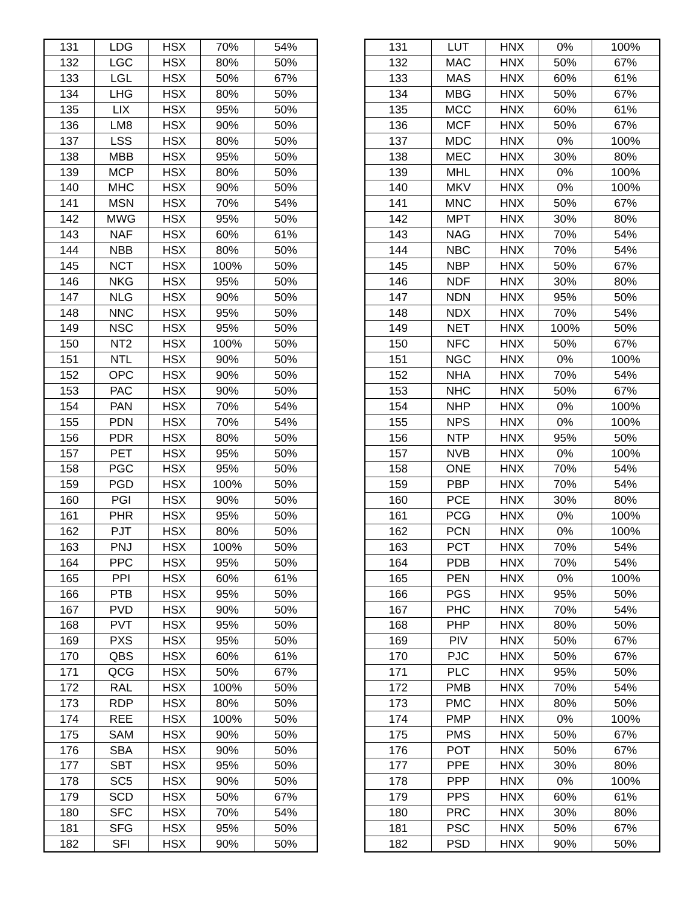| 131 | LDG | HSX | 70% | 54% |
| 132 | LGC | HSX | 80% | 50% |
| 133 | LGL | HSX | 50% | 67% |
| 134 | LHG | HSX | 80% | 50% |
| 135 | LIX | HSX | 95% | 50% |
| 136 | LM8 | HSX | 90% | 50% |
| 137 | LSS | HSX | 80% | 50% |
| 138 | MBB | HSX | 95% | 50% |
| 139 | MCP | HSX | 80% | 50% |
| 140 | MHC | HSX | 90% | 50% |
| 141 | MSN | HSX | 70% | 54% |
| 142 | MWG | HSX | 95% | 50% |
| 143 | NAF | HSX | 60% | 61% |
| 144 | NBB | HSX | 80% | 50% |
| 145 | NCT | HSX | 100% | 50% |
| 146 | NKG | HSX | 95% | 50% |
| 147 | NLG | HSX | 90% | 50% |
| 148 | NNC | HSX | 95% | 50% |
| 149 | NSC | HSX | 95% | 50% |
| 150 | NT2 | HSX | 100% | 50% |
| 151 | NTL | HSX | 90% | 50% |
| 152 | OPC | HSX | 90% | 50% |
| 153 | PAC | HSX | 90% | 50% |
| 154 | PAN | HSX | 70% | 54% |
| 155 | PDN | HSX | 70% | 54% |
| 156 | PDR | HSX | 80% | 50% |
| 157 | PET | HSX | 95% | 50% |
| 158 | PGC | HSX | 95% | 50% |
| 159 | PGD | HSX | 100% | 50% |
| 160 | PGI | HSX | 90% | 50% |
| 161 | PHR | HSX | 95% | 50% |
| 162 | PJT | HSX | 80% | 50% |
| 163 | PNJ | HSX | 100% | 50% |
| 164 | PPC | HSX | 95% | 50% |
| 165 | PPI | HSX | 60% | 61% |
| 166 | PTB | HSX | 95% | 50% |
| 167 | PVD | HSX | 90% | 50% |
| 168 | PVT | HSX | 95% | 50% |
| 169 | PXS | HSX | 95% | 50% |
| 170 | QBS | HSX | 60% | 61% |
| 171 | QCG | HSX | 50% | 67% |
| 172 | RAL | HSX | 100% | 50% |
| 173 | RDP | HSX | 80% | 50% |
| 174 | REE | HSX | 100% | 50% |
| 175 | SAM | HSX | 90% | 50% |
| 176 | SBA | HSX | 90% | 50% |
| 177 | SBT | HSX | 95% | 50% |
| 178 | SC5 | HSX | 90% | 50% |
| 179 | SCD | HSX | 50% | 67% |
| 180 | SFC | HSX | 70% | 54% |
| 181 | SFG | HSX | 95% | 50% |
| 182 | SFI | HSX | 90% | 50% |
| 131 | LUT | HNX | 0% | 100% |
| 132 | MAC | HNX | 50% | 67% |
| 133 | MAS | HNX | 60% | 61% |
| 134 | MBG | HNX | 50% | 67% |
| 135 | MCC | HNX | 60% | 61% |
| 136 | MCF | HNX | 50% | 67% |
| 137 | MDC | HNX | 0% | 100% |
| 138 | MEC | HNX | 30% | 80% |
| 139 | MHL | HNX | 0% | 100% |
| 140 | MKV | HNX | 0% | 100% |
| 141 | MNC | HNX | 50% | 67% |
| 142 | MPT | HNX | 30% | 80% |
| 143 | NAG | HNX | 70% | 54% |
| 144 | NBC | HNX | 70% | 54% |
| 145 | NBP | HNX | 50% | 67% |
| 146 | NDF | HNX | 30% | 80% |
| 147 | NDN | HNX | 95% | 50% |
| 148 | NDX | HNX | 70% | 54% |
| 149 | NET | HNX | 100% | 50% |
| 150 | NFC | HNX | 50% | 67% |
| 151 | NGC | HNX | 0% | 100% |
| 152 | NHA | HNX | 70% | 54% |
| 153 | NHC | HNX | 50% | 67% |
| 154 | NHP | HNX | 0% | 100% |
| 155 | NPS | HNX | 0% | 100% |
| 156 | NTP | HNX | 95% | 50% |
| 157 | NVB | HNX | 0% | 100% |
| 158 | ONE | HNX | 70% | 54% |
| 159 | PBP | HNX | 70% | 54% |
| 160 | PCE | HNX | 30% | 80% |
| 161 | PCG | HNX | 0% | 100% |
| 162 | PCN | HNX | 0% | 100% |
| 163 | PCT | HNX | 70% | 54% |
| 164 | PDB | HNX | 70% | 54% |
| 165 | PEN | HNX | 0% | 100% |
| 166 | PGS | HNX | 95% | 50% |
| 167 | PHC | HNX | 70% | 54% |
| 168 | PHP | HNX | 80% | 50% |
| 169 | PIV | HNX | 50% | 67% |
| 170 | PJC | HNX | 50% | 67% |
| 171 | PLC | HNX | 95% | 50% |
| 172 | PMB | HNX | 70% | 54% |
| 173 | PMC | HNX | 80% | 50% |
| 174 | PMP | HNX | 0% | 100% |
| 175 | PMS | HNX | 50% | 67% |
| 176 | POT | HNX | 50% | 67% |
| 177 | PPE | HNX | 30% | 80% |
| 178 | PPP | HNX | 0% | 100% |
| 179 | PPS | HNX | 60% | 61% |
| 180 | PRC | HNX | 30% | 80% |
| 181 | PSC | HNX | 50% | 67% |
| 182 | PSD | HNX | 90% | 50% |